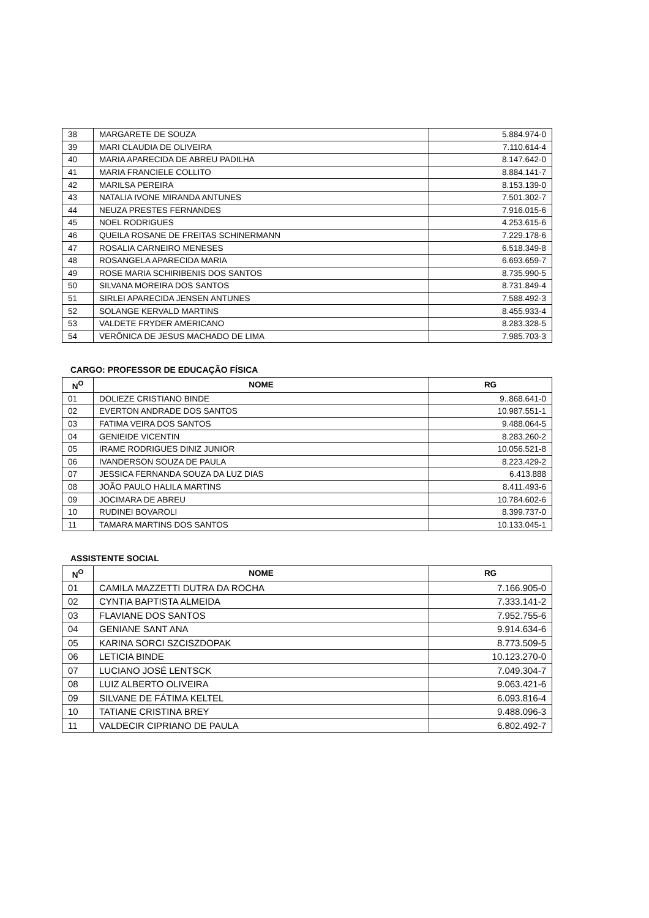| 38 | MARGARETE DE SOUZA | 5.884.974-0 |
| 39 | MARI CLAUDIA DE OLIVEIRA | 7.110.614-4 |
| 40 | MARIA APARECIDA DE ABREU PADILHA | 8.147.642-0 |
| 41 | MARIA FRANCIELE COLLITO | 8.884.141-7 |
| 42 | MARILSA PEREIRA | 8.153.139-0 |
| 43 | NATALIA IVONE MIRANDA ANTUNES | 7.501.302-7 |
| 44 | NEUZA PRESTES FERNANDES | 7.916.015-6 |
| 45 | NOEL RODRIGUES | 4.253.615-6 |
| 46 | QUEILA ROSANE DE FREITAS SCHINERMANN | 7.229.178-6 |
| 47 | ROSALIA CARNEIRO MENESES | 6.518.349-8 |
| 48 | ROSANGELA APARECIDA MARIA | 6.693.659-7 |
| 49 | ROSE MARIA SCHIRIBENIS DOS SANTOS | 8.735.990-5 |
| 50 | SILVANA MOREIRA DOS SANTOS | 8.731.849-4 |
| 51 | SIRLEI APARECIDA JENSEN ANTUNES | 7.588.492-3 |
| 52 | SOLANGE KERVALD MARTINS | 8.455.933-4 |
| 53 | VALDETE FRYDER AMERICANO | 8.283.328-5 |
| 54 | VERÔNICA DE JESUS MACHADO DE LIMA | 7.985.703-3 |
CARGO: PROFESSOR DE EDUCAÇÃO FÍSICA
| N<sup>O</sup> | NOME | RG |
| --- | --- | --- |
| 01 | DOLIEZE CRISTIANO BINDE | 9..868.641-0 |
| 02 | EVERTON ANDRADE DOS SANTOS | 10.987.551-1 |
| 03 | FATIMA VEIRA DOS SANTOS | 9.488.064-5 |
| 04 | GENIEIDE VICENTIN | 8.283.260-2 |
| 05 | IRAME RODRIGUES DINIZ JUNIOR | 10.056.521-8 |
| 06 | IVANDERSON SOUZA DE PAULA | 8.223.429-2 |
| 07 | JESSICA FERNANDA SOUZA DA LUZ DIAS | 6.413.888 |
| 08 | JOÃO PAULO HALILA MARTINS | 8.411.493-6 |
| 09 | JOCIMARA DE ABREU | 10.784.602-6 |
| 10 | RUDINEI BOVAROLI | 8.399.737-0 |
| 11 | TAMARA MARTINS DOS SANTOS | 10.133.045-1 |
ASSISTENTE SOCIAL
| N<sup>O</sup> | NOME | RG |
| --- | --- | --- |
| 01 | CAMILA MAZZETTI DUTRA DA ROCHA | 7.166.905-0 |
| 02 | CYNTIA BAPTISTA ALMEIDA | 7.333.141-2 |
| 03 | FLAVIANE DOS SANTOS | 7.952.755-6 |
| 04 | GENIANE SANT ANA | 9.914.634-6 |
| 05 | KARINA SORCI SZCISZDOPAK | 8.773.509-5 |
| 06 | LETICIA BINDE | 10.123.270-0 |
| 07 | LUCIANO JOSÉ LENTSCK | 7.049.304-7 |
| 08 | LUIZ ALBERTO OLIVEIRA | 9.063.421-6 |
| 09 | SILVANE DE FÁTIMA KELTEL | 6.093.816-4 |
| 10 | TATIANE CRISTINA BREY | 9.488.096-3 |
| 11 | VALDECIR CIPRIANO DE PAULA | 6.802.492-7 |